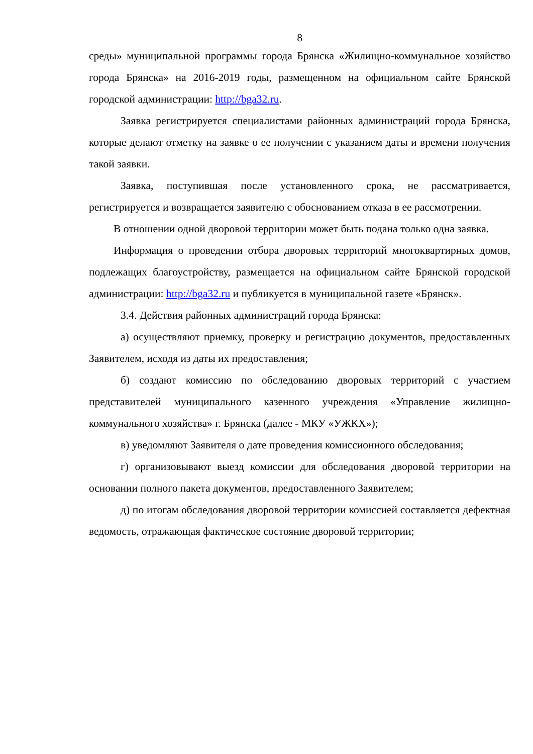8
среды» муниципальной программы города Брянска «Жилищно-коммунальное хозяйство города Брянска» на 2016-2019 годы, размещенном на официальном сайте Брянской городской администрации: http://bga32.ru.
Заявка регистрируется специалистами районных администраций города Брянска, которые делают отметку на заявке о ее получении с указанием даты и времени получения такой заявки.
Заявка, поступившая после установленного срока, не рассматривается, регистрируется и возвращается заявителю с обоснованием отказа в ее рассмотрении.
В отношении одной дворовой территории может быть подана только одна заявка.
Информация о проведении отбора дворовых территорий многоквартирных домов, подлежащих благоустройству, размещается на официальном сайте Брянской городской администрации: http://bga32.ru и публикуется в муниципальной газете «Брянск».
3.4. Действия районных администраций города Брянска:
а) осуществляют приемку, проверку и регистрацию документов, предоставленных Заявителем, исходя из даты их предоставления;
б) создают комиссию по обследованию дворовых территорий с участием представителей муниципального казенного учреждения «Управление жилищно-коммунального хозяйства» г. Брянска (далее - МКУ «УЖКХ»);
в) уведомляют Заявителя о дате проведения комиссионного обследования;
г) организовывают выезд комиссии для обследования дворовой территории на основании полного пакета документов, предоставленного Заявителем;
д) по итогам обследования дворовой территории комиссией составляется дефектная ведомость, отражающая фактическое состояние дворовой территории;